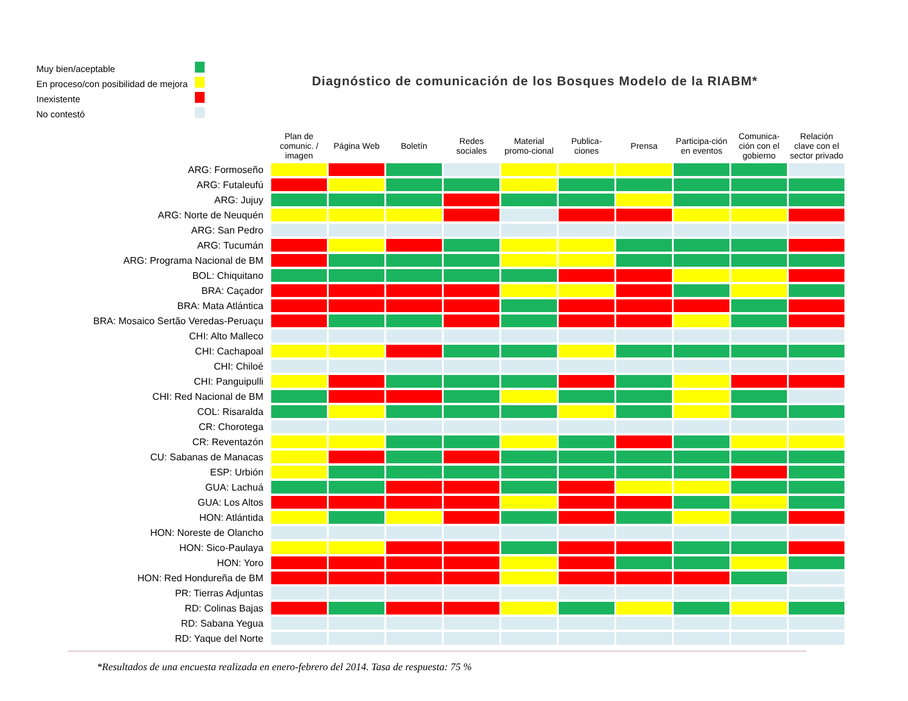| Muy bien/aceptable | |
| En proceso/con posibilidad de mejora | |
| Inexistente | |
| No contestó | |
Diagnóstico de comunicación de los Bosques Modelo de la RIABM*
| | Plan de comunic. / imagen | Página Web | Boletín | Redes sociales | Material promo-cional | Publica-ciones | Prensa | Participa-ción en eventos | Comunica-ción con el gobierno | Relación clave con el sector privado |
| --- | --- | --- | --- | --- | --- | --- | --- | --- | --- | --- |
| ARG: Formoseño | | | | | | | | | | |
| ARG: Futaleufú | | | | | | | | | | |
| ARG: Jujuy | | | | | | | | | | |
| ARG: Norte de Neuquén | | | | | | | | | | |
| ARG: San Pedro | | | | | | | | | | |
| ARG: Tucumán | | | | | | | | | | |
| ARG: Programa Nacional de BM | | | | | | | | | | |
| BOL: Chiquitano | | | | | | | | | | |
| BRA: Caçador | | | | | | | | | | |
| BRA: Mata Atlántica | | | | | | | | | | |
| BRA: Mosaico Sertão Veredas-Peruaçu | | | | | | | | | | |
| CHI: Alto Malleco | | | | | | | | | | |
| CHI: Cachapoal | | | | | | | | | | |
| CHI: Chiloé | | | | | | | | | | |
| CHI: Panguipulli | | | | | | | | | | |
| CHI: Red Nacional de BM | | | | | | | | | | |
| COL: Risaralda | | | | | | | | | | |
| CR: Chorotega | | | | | | | | | | |
| CR: Reventazón | | | | | | | | | | |
| CU: Sabanas de Manacas | | | | | | | | | | |
| ESP: Urbión | | | | | | | | | | |
| GUA: Lachuá | | | | | | | | | | |
| GUA: Los Altos | | | | | | | | | | |
| HON: Atlántida | | | | | | | | | | |
| HON: Noreste de Olancho | | | | | | | | | | |
| HON: Sico-Paulaya | | | | | | | | | | |
| HON: Yoro | | | | | | | | | | |
| HON: Red Hondureña de BM | | | | | | | | | | |
| PR: Tierras Adjuntas | | | | | | | | | | |
| RD: Colinas Bajas | | | | | | | | | | |
| RD: Sabana Yegua | | | | | | | | | | |
| RD: Yaque del Norte | | | | | | | | | | |
*Resultados de una encuesta realizada en enero-febrero del 2014. Tasa de respuesta: 75 %